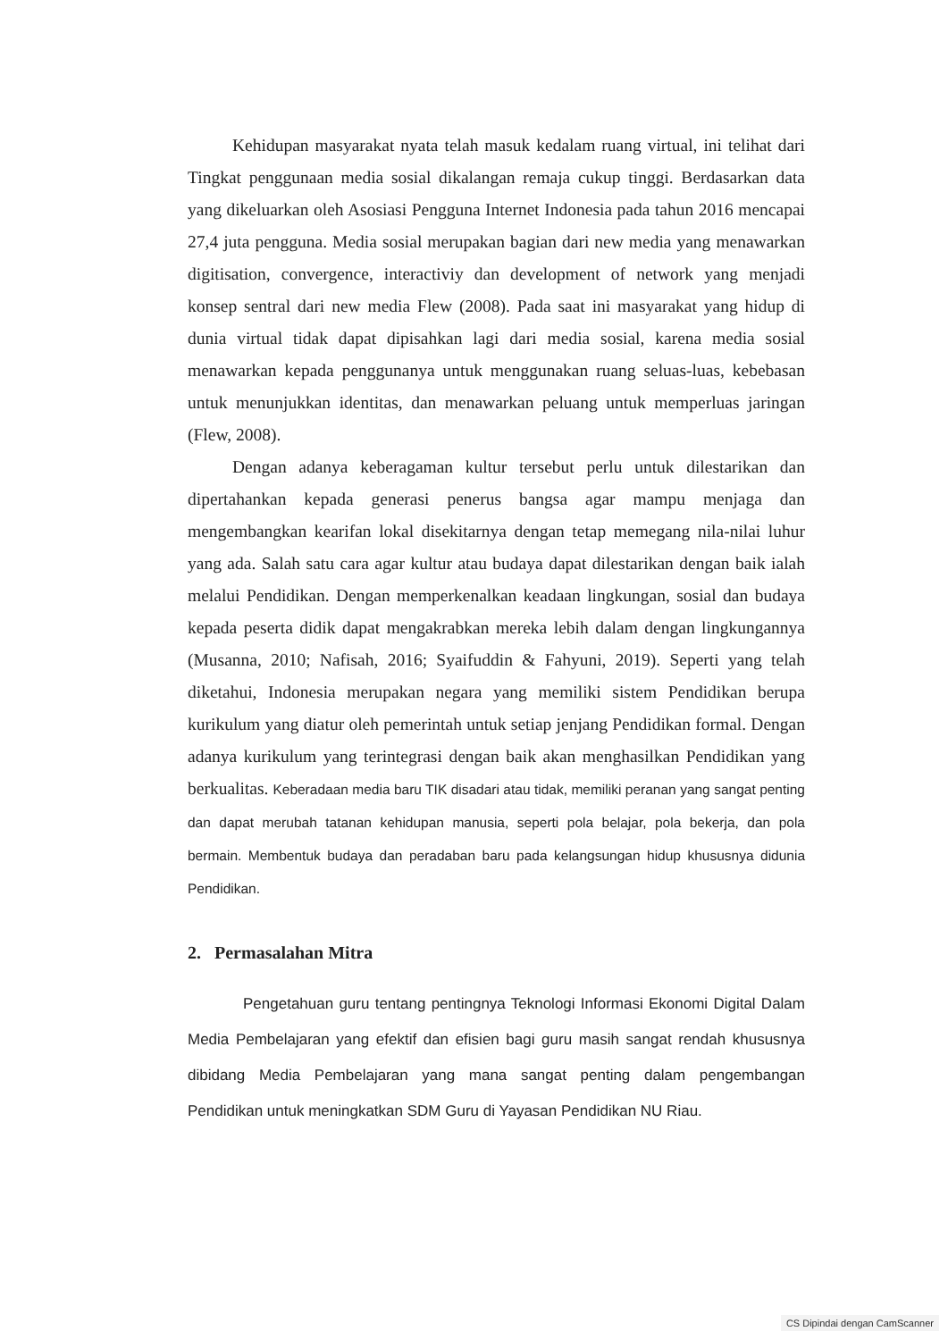Kehidupan masyarakat nyata telah masuk kedalam ruang virtual, ini telihat dari Tingkat penggunaan media sosial dikalangan remaja cukup tinggi. Berdasarkan data yang dikeluarkan oleh Asosiasi Pengguna Internet Indonesia pada tahun 2016 mencapai 27,4 juta pengguna. Media sosial merupakan bagian dari new media yang menawarkan digitisation, convergence, interactiviy dan development of network yang menjadi konsep sentral dari new media Flew (2008). Pada saat ini masyarakat yang hidup di dunia virtual tidak dapat dipisahkan lagi dari media sosial, karena media sosial menawarkan kepada penggunanya untuk menggunakan ruang seluas-luas, kebebasan untuk menunjukkan identitas, dan menawarkan peluang untuk memperluas jaringan (Flew, 2008).
Dengan adanya keberagaman kultur tersebut perlu untuk dilestarikan dan dipertahankan kepada generasi penerus bangsa agar mampu menjaga dan mengembangkan kearifan lokal disekitarnya dengan tetap memegang nila-nilai luhur yang ada. Salah satu cara agar kultur atau budaya dapat dilestarikan dengan baik ialah melalui Pendidikan. Dengan memperkenalkan keadaan lingkungan, sosial dan budaya kepada peserta didik dapat mengakrabkan mereka lebih dalam dengan lingkungannya (Musanna, 2010; Nafisah, 2016; Syaifuddin & Fahyuni, 2019). Seperti yang telah diketahui, Indonesia merupakan negara yang memiliki sistem Pendidikan berupa kurikulum yang diatur oleh pemerintah untuk setiap jenjang Pendidikan formal. Dengan adanya kurikulum yang terintegrasi dengan baik akan menghasilkan Pendidikan yang berkualitas. Keberadaan media baru TIK disadari atau tidak, memiliki peranan yang sangat penting dan dapat merubah tatanan kehidupan manusia, seperti pola belajar, pola bekerja, dan pola bermain. Membentuk budaya dan peradaban baru pada kelangsungan hidup khususnya didunia Pendidikan.
2. Permasalahan Mitra
Pengetahuan guru tentang pentingnya Teknologi Informasi Ekonomi Digital Dalam Media Pembelajaran yang efektif dan efisien bagi guru masih sangat rendah khususnya dibidang Media Pembelajaran yang mana sangat penting dalam pengembangan Pendidikan untuk meningkatkan SDM Guru di Yayasan Pendidikan NU Riau.
CS Dipindai dengan CamScanner